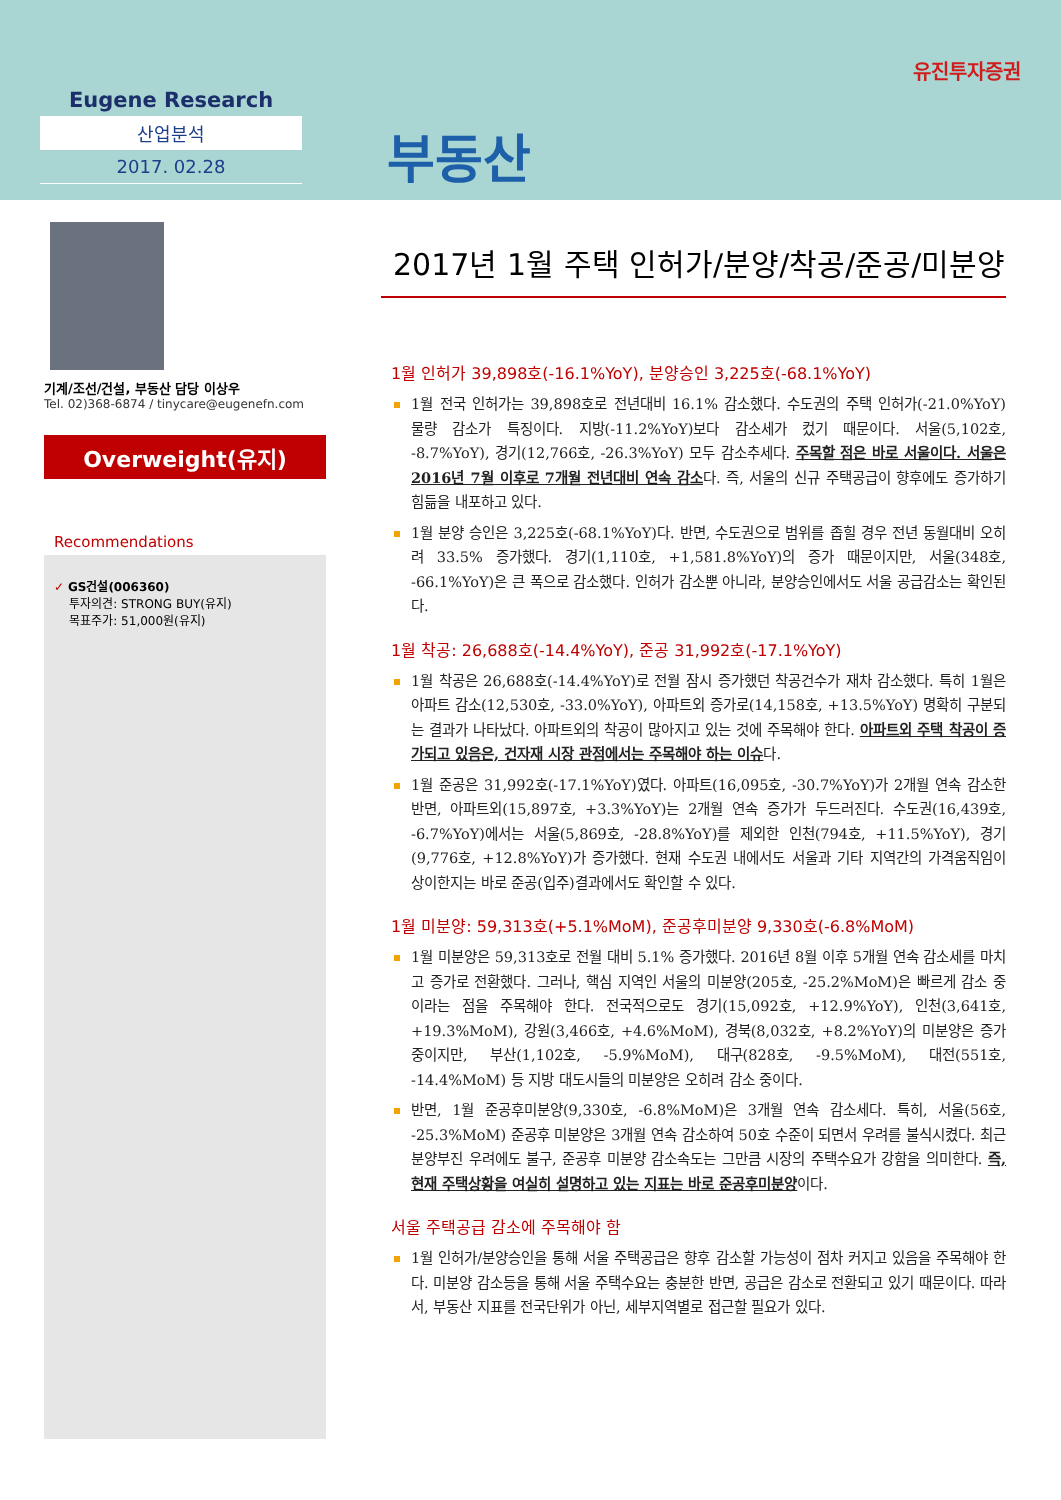Eugene Research
산업분석
2017. 02.28
부동산
유진투자증권
기계/조선/건설, 부동산 담당 이상우
Tel. 02)368-6874 / tinycare@eugenefn.com
Overweight(유지)
Recommendations
✓ GS건설(006360)
투자의견: STRONG BUY(유지)
목표주가: 51,000원(유지)
2017년 1월 주택 인허가/분양/착공/준공/미분양
1월 인허가 39,898호(-16.1%YoY), 분양승인 3,225호(-68.1%YoY)
1월 전국 인허가는 39,898호로 전년대비 16.1% 감소했다. 수도권의 주택 인허가(-21.0%YoY) 물량 감소가 특징이다. 지방(-11.2%YoY)보다 감소세가 컸기 때문이다. 서울(5,102호, -8.7%YoY), 경기(12,766호, -26.3%YoY) 모두 감소추세다. 주목할 점은 바로 서울이다. 서울은 2016년 7월 이후로 7개월 전년대비 연속 감소다. 즉, 서울의 신규 주택공급이 향후에도 증가하기 힘듦을 내포하고 있다.
1월 분양 승인은 3,225호(-68.1%YoY)다. 반면, 수도권으로 범위를 좁힐 경우 전년 동월대비 오히려 33.5% 증가했다. 경기(1,110호, +1,581.8%YoY)의 증가 때문이지만, 서울(348호, -66.1%YoY)은 큰 폭으로 감소했다. 인허가 감소뿐 아니라, 분양승인에서도 서울 공급감소는 확인된다.
1월 착공: 26,688호(-14.4%YoY), 준공 31,992호(-17.1%YoY)
1월 착공은 26,688호(-14.4%YoY)로 전월 잠시 증가했던 착공건수가 재차 감소했다. 특히 1월은 아파트 감소(12,530호, -33.0%YoY), 아파트외 증가로(14,158호, +13.5%YoY) 명확히 구분되는 결과가 나타났다. 아파트외의 착공이 많아지고 있는 것에 주목해야 한다. 아파트외 주택 착공이 증가되고 있음은, 건자재 시장 관점에서는 주목해야 하는 이슈다.
1월 준공은 31,992호(-17.1%YoY)였다. 아파트(16,095호, -30.7%YoY)가 2개월 연속 감소한 반면, 아파트외(15,897호, +3.3%YoY)는 2개월 연속 증가가 두드러진다. 수도권(16,439호, -6.7%YoY)에서는 서울(5,869호, -28.8%YoY)를 제외한 인천(794호, +11.5%YoY), 경기(9,776호, +12.8%YoY)가 증가했다. 현재 수도권 내에서도 서울과 기타 지역간의 가격움직임이 상이한지는 바로 준공(입주)결과에서도 확인할 수 있다.
1월 미분양: 59,313호(+5.1%MoM), 준공후미분양 9,330호(-6.8%MoM)
1월 미분양은 59,313호로 전월 대비 5.1% 증가했다. 2016년 8월 이후 5개월 연속 감소세를 마치고 증가로 전환했다. 그러나, 핵심 지역인 서울의 미분양(205호, -25.2%MoM)은 빠르게 감소 중이라는 점을 주목해야 한다. 전국적으로도 경기(15,092호, +12.9%YoY), 인천(3,641호, +19.3%MoM), 강원(3,466호, +4.6%MoM), 경북(8,032호, +8.2%YoY)의 미분양은 증가 중이지만, 부산(1,102호, -5.9%MoM), 대구(828호, -9.5%MoM), 대전(551호, -14.4%MoM) 등 지방 대도시들의 미분양은 오히려 감소 중이다.
반면, 1월 준공후미분양(9,330호, -6.8%MoM)은 3개월 연속 감소세다. 특히, 서울(56호, -25.3%MoM) 준공후 미분양은 3개월 연속 감소하여 50호 수준이 되면서 우려를 불식시켰다. 최근 분양부진 우려에도 불구, 준공후 미분양 감소속도는 그만큼 시장의 주택수요가 강함을 의미한다. 즉, 현재 주택상황을 여실히 설명하고 있는 지표는 바로 준공후미분양이다.
서울 주택공급 감소에 주목해야 함
1월 인허가/분양승인을 통해 서울 주택공급은 향후 감소할 가능성이 점차 커지고 있음을 주목해야 한다. 미분양 감소등을 통해 서울 주택수요는 충분한 반면, 공급은 감소로 전환되고 있기 때문이다. 따라서, 부동산 지표를 전국단위가 아닌, 세부지역별로 접근할 필요가 있다.